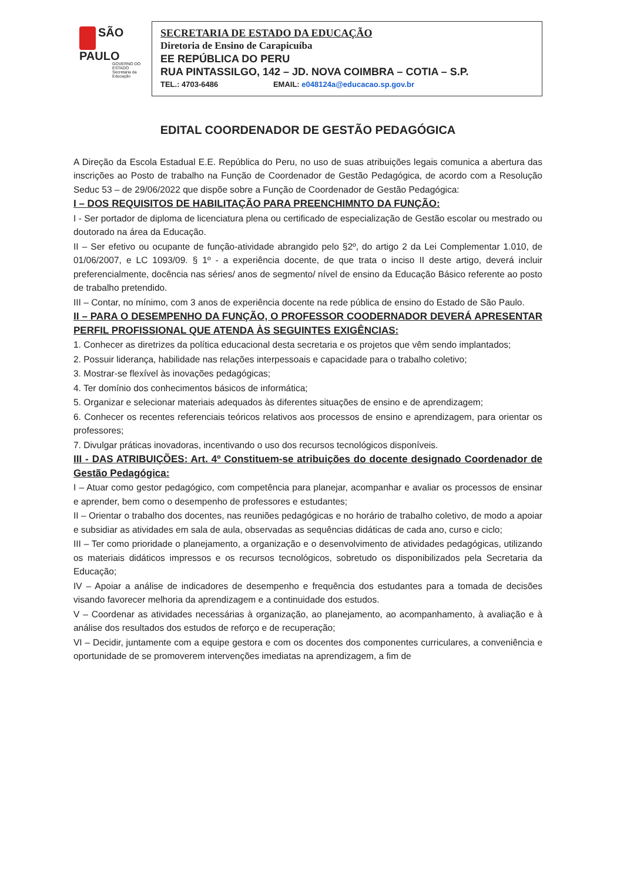SÃO
PAULO
GOVERNO DO ESTADO
Secretaria da Educação
SECRETARIA DE ESTADO DA EDUCAÇÃO
Diretoria de Ensino de Carapicuíba
EE REPÚBLICA DO PERU
RUA PINTASSILGO, 142 – JD. NOVA COIMBRA – COTIA – S.P.
TEL.: 4703-6486 EMAIL: e048124a@educacao.sp.gov.br
EDITAL COORDENADOR DE GESTÃO PEDAGÓGICA
A Direção da Escola Estadual E.E. República do Peru, no uso de suas atribuições legais comunica a abertura das inscrições ao Posto de trabalho na Função de Coordenador de Gestão Pedagógica, de acordo com a Resolução Seduc 53 – de 29/06/2022 que dispõe sobre a Função de Coordenador de Gestão Pedagógica:
I – DOS REQUISITOS DE HABILITAÇÃO PARA PREENCHIMNTO DA FUNÇÃO:
I - Ser portador de diploma de licenciatura plena ou certificado de especialização de Gestão escolar ou mestrado ou doutorado na área da Educação.
II – Ser efetivo ou ocupante de função-atividade abrangido pelo §2º, do artigo 2 da Lei Complementar 1.010, de 01/06/2007, e LC 1093/09. § 1º - a experiência docente, de que trata o inciso II deste artigo, deverá incluir preferencialmente, docência nas séries/ anos de segmento/ nível de ensino da Educação Básico referente ao posto de trabalho pretendido.
III – Contar, no mínimo, com 3 anos de experiência docente na rede pública de ensino do Estado de São Paulo.
II – PARA O DESEMPENHO DA FUNÇÃO, O PROFESSOR COODERNADOR DEVERÁ APRESENTAR PERFIL PROFISSIONAL QUE ATENDA ÀS SEGUINTES EXIGÊNCIAS:
1. Conhecer as diretrizes da política educacional desta secretaria e os projetos que vêm sendo implantados;
2. Possuir liderança, habilidade nas relações interpessoais e capacidade para o trabalho coletivo;
3. Mostrar-se flexível às inovações pedagógicas;
4. Ter domínio dos conhecimentos básicos de informática;
5. Organizar e selecionar materiais adequados às diferentes situações de ensino e de aprendizagem;
6. Conhecer os recentes referenciais teóricos relativos aos processos de ensino e aprendizagem, para orientar os professores;
7. Divulgar práticas inovadoras, incentivando o uso dos recursos tecnológicos disponíveis.
III - DAS ATRIBUIÇÕES: Art. 4º Constituem-se atribuições do docente designado Coordenador de Gestão Pedagógica:
I – Atuar como gestor pedagógico, com competência para planejar, acompanhar e avaliar os processos de ensinar e aprender, bem como o desempenho de professores e estudantes;
II – Orientar o trabalho dos docentes, nas reuniões pedagógicas e no horário de trabalho coletivo, de modo a apoiar e subsidiar as atividades em sala de aula, observadas as sequências didáticas de cada ano, curso e ciclo;
III – Ter como prioridade o planejamento, a organização e o desenvolvimento de atividades pedagógicas, utilizando os materiais didáticos impressos e os recursos tecnológicos, sobretudo os disponibilizados pela Secretaria da Educação;
IV – Apoiar a análise de indicadores de desempenho e frequência dos estudantes para a tomada de decisões visando favorecer melhoria da aprendizagem e a continuidade dos estudos.
V – Coordenar as atividades necessárias à organização, ao planejamento, ao acompanhamento, à avaliação e à análise dos resultados dos estudos de reforço e de recuperação;
VI – Decidir, juntamente com a equipe gestora e com os docentes dos componentes curriculares, a conveniência e oportunidade de se promoverem intervenções imediatas na aprendizagem, a fim de